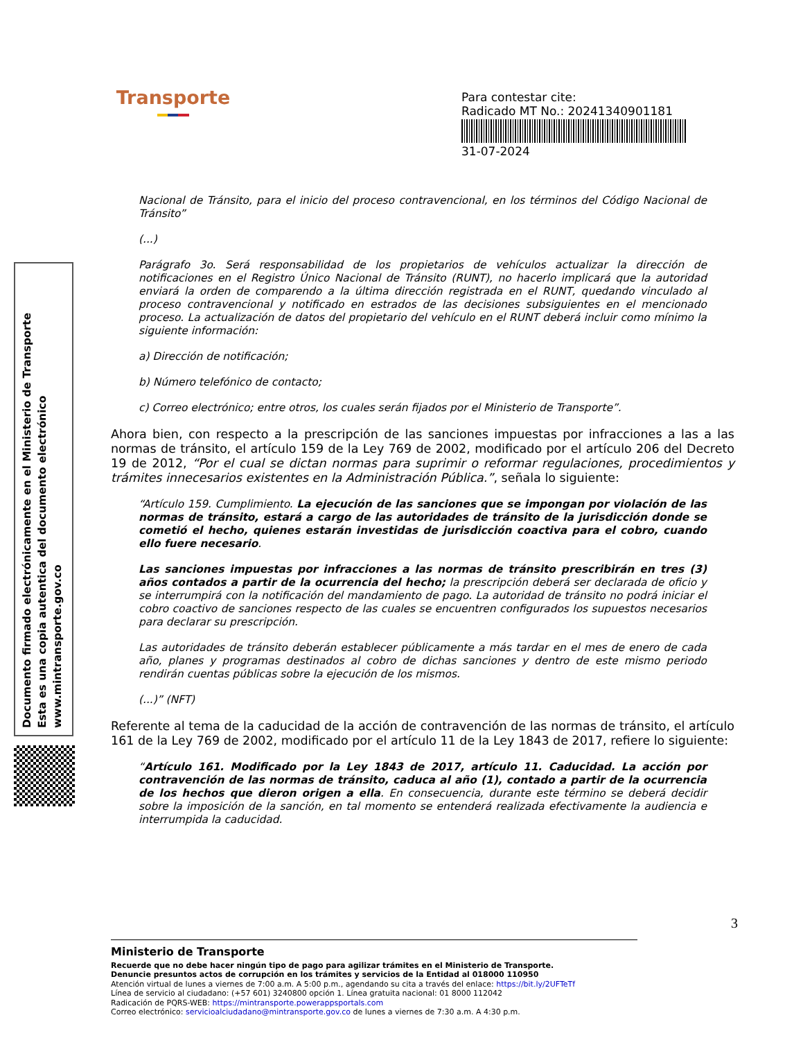Transporte
Para contestar cite:
Radicado MT No.: 20241340901181
31-07-2024
Documento firmado electrónicamente en el Ministerio de Transporte
Esta es una copia autentica del documento electrónico
www.mintransporte.gov.co
Nacional de Tránsito, para el inicio del proceso contravencional, en los términos del Código Nacional de Tránsito”
(...)
Parágrafo 3o. Será responsabilidad de los propietarios de vehículos actualizar la dirección de notificaciones en el Registro Único Nacional de Tránsito (RUNT), no hacerlo implicará que la autoridad enviará la orden de comparendo a la última dirección registrada en el RUNT, quedando vinculado al proceso contravencional y notificado en estrados de las decisiones subsiguientes en el mencionado proceso. La actualización de datos del propietario del vehículo en el RUNT deberá incluir como mínimo la siguiente información:
a) Dirección de notificación;
b) Número telefónico de contacto;
c) Correo electrónico; entre otros, los cuales serán fijados por el Ministerio de Transporte”.
Ahora bien, con respecto a la prescripción de las sanciones impuestas por infracciones a las a las normas de tránsito, el artículo 159 de la Ley 769 de 2002, modificado por el artículo 206 del Decreto 19 de 2012, “Por el cual se dictan normas para suprimir o reformar regulaciones, procedimientos y trámites innecesarios existentes en la Administración Pública.”, señala lo siguiente:
“Artículo 159. Cumplimiento. La ejecución de las sanciones que se impongan por violación de las normas de tránsito, estará a cargo de las autoridades de tránsito de la jurisdicción donde se cometió el hecho, quienes estarán investidas de jurisdicción coactiva para el cobro, cuando ello fuere necesario.
Las sanciones impuestas por infracciones a las normas de tránsito prescribirán en tres (3) años contados a partir de la ocurrencia del hecho; la prescripción deberá ser declarada de oficio y se interrumpirá con la notificación del mandamiento de pago. La autoridad de tránsito no podrá iniciar el cobro coactivo de sanciones respecto de las cuales se encuentren configurados los supuestos necesarios para declarar su prescripción.
Las autoridades de tránsito deberán establecer públicamente a más tardar en el mes de enero de cada año, planes y programas destinados al cobro de dichas sanciones y dentro de este mismo periodo rendirán cuentas públicas sobre la ejecución de los mismos.
(...)” (NFT)
Referente al tema de la caducidad de la acción de contravención de las normas de tránsito, el artículo 161 de la Ley 769 de 2002, modificado por el artículo 11 de la Ley 1843 de 2017, refiere lo siguiente:
“Artículo 161. Modificado por la Ley 1843 de 2017, artículo 11. Caducidad. La acción por contravención de las normas de tránsito, caduca al año (1), contado a partir de la ocurrencia de los hechos que dieron origen a ella. En consecuencia, durante este término se deberá decidir sobre la imposición de la sanción, en tal momento se entenderá realizada efectivamente la audiencia e interrumpida la caducidad.
3
Ministerio de Transporte
Recuerde que no debe hacer ningún tipo de pago para agilizar trámites en el Ministerio de Transporte.
Denuncie presuntos actos de corrupción en los trámites y servicios de la Entidad al 018000 110950
Atención virtual de lunes a viernes de 7:00 a.m. A 5:00 p.m., agendando su cita a través del enlace: https://bit.ly/2UFTeTf
Línea de servicio al ciudadano: (+57 601) 3240800 opción 1. Línea gratuita nacional: 01 8000 112042
Radicación de PQRS-WEB: https://mintransporte.powerappsportals.com
Correo electrónico: servicioalciudadano@mintransporte.gov.co de lunes a viernes de 7:30 a.m. A 4:30 p.m.